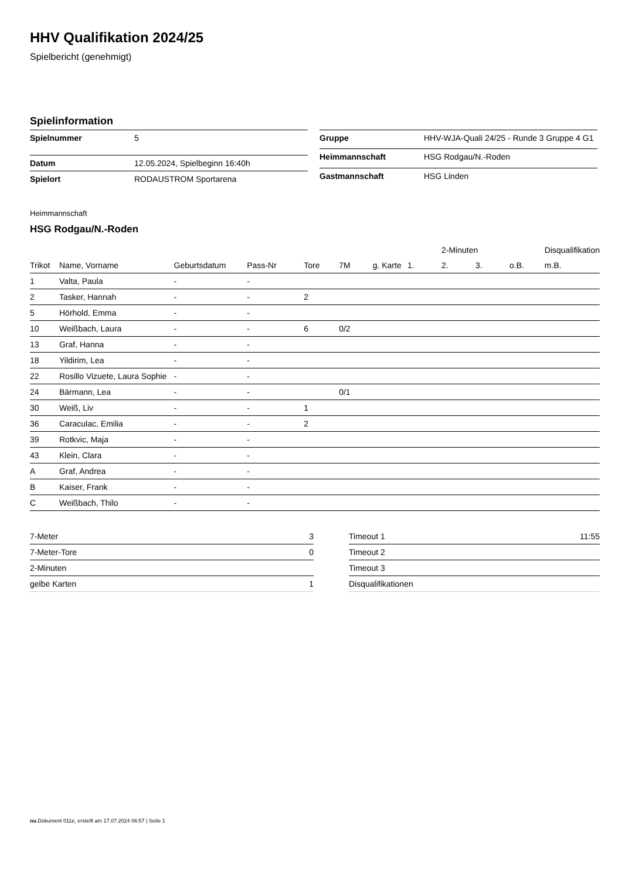HHV Qualifikation 2024/25
Spielbericht (genehmigt)
Spielinformation
| Spielnummer | 5 |
| Datum | 12.05.2024, Spielbeginn 16:40h |
| Spielort | RODAUSTROM Sportarena |
| Gruppe | HHV-WJA-Quali 24/25 - Runde 3 Gruppe 4 G1 |
| Heimmannschaft | HSG Rodgau/N.-Roden |
| Gastmannschaft | HSG Linden |
Heimmannschaft
HSG Rodgau/N.-Roden
| | | | | | | | | 2-Minuten | | | Disqualifikation |
| --- | --- | --- | --- | --- | --- | --- | --- | --- | --- | --- | --- |
| Trikot | Name, Vorname | Geburtsdatum | Pass-Nr | Tore | 7M | g. Karte | 1. | 2. | 3. | o.B. | m.B. |
| 1 | Valta, Paula | - | - | | | | | | | | |
| 2 | Tasker, Hannah | - | - | 2 | | | | | | | |
| 5 | Hörhold, Emma | - | - | | | | | | | | |
| 10 | Weißbach, Laura | - | - | 6 | 0/2 | | | | | | |
| 13 | Graf, Hanna | - | - | | | | | | | | |
| 18 | Yildirim, Lea | - | - | | | | | | | | |
| 22 | Rosillo Vizuete, Laura Sophie | - | - | | | | | | | | |
| 24 | Bärmann, Lea | - | - | | 0/1 | | | | | | |
| 30 | Weiß, Liv | - | - | 1 | | | | | | | |
| 36 | Caraculac, Emilia | - | - | 2 | | | | | | | |
| 39 | Rotkvic, Maja | - | - | | | | | | | | |
| 43 | Klein, Clara | - | - | | | | | | | | |
| A | Graf, Andrea | - | - | | | | | | | | |
| B | Kaiser, Frank | - | - | | | | | | | | |
| C | Weißbach, Thilo | - | - | | | | | | | | |
| 7-Meter | 3 |
| 7-Meter-Tore | 0 |
| 2-Minuten | |
| gelbe Karten | 1 |
| Timeout 1 | 11:55 |
| Timeout 2 | |
| Timeout 3 | |
| Disqualifikationen | |
nu.Dokument 011e, erstellt am 17.07.2024 06:57 | Seite 1